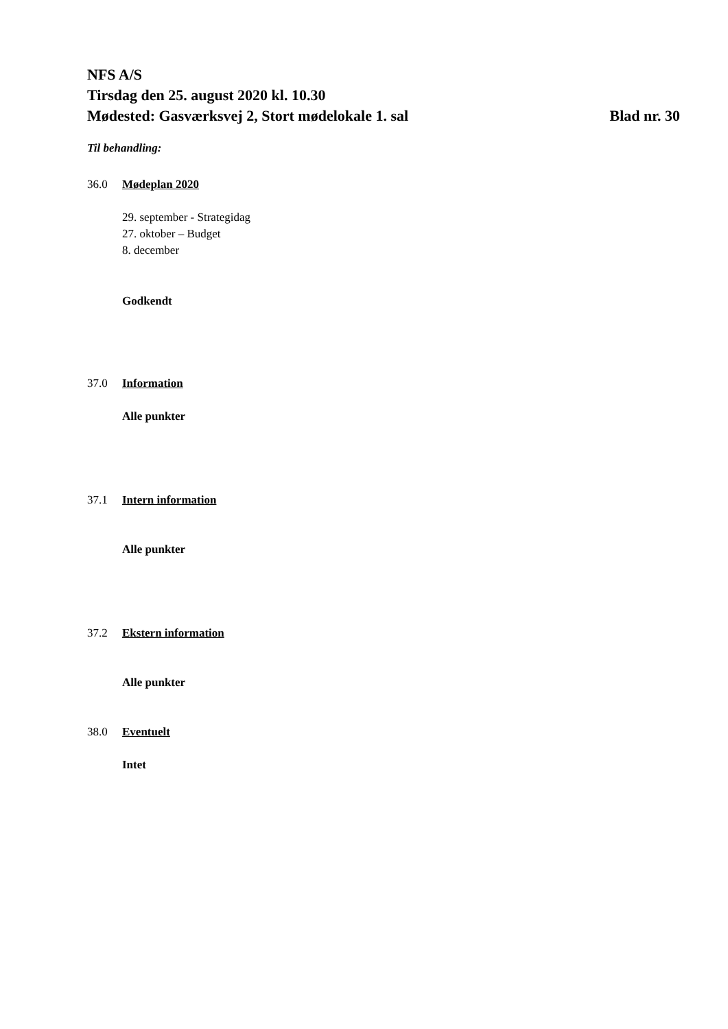NFS A/S
Tirsdag den 25. august 2020 kl. 10.30
Mødested: Gasværksvej 2, Stort mødelokale 1. sal Blad nr. 30
Til behandling:
36.0 Mødeplan 2020
29. september - Strategidag
27. oktober – Budget
8. december
Godkendt
37.0 Information
Alle punkter
37.1 Intern information
Alle punkter
37.2 Ekstern information
Alle punkter
38.0 Eventuelt
Intet